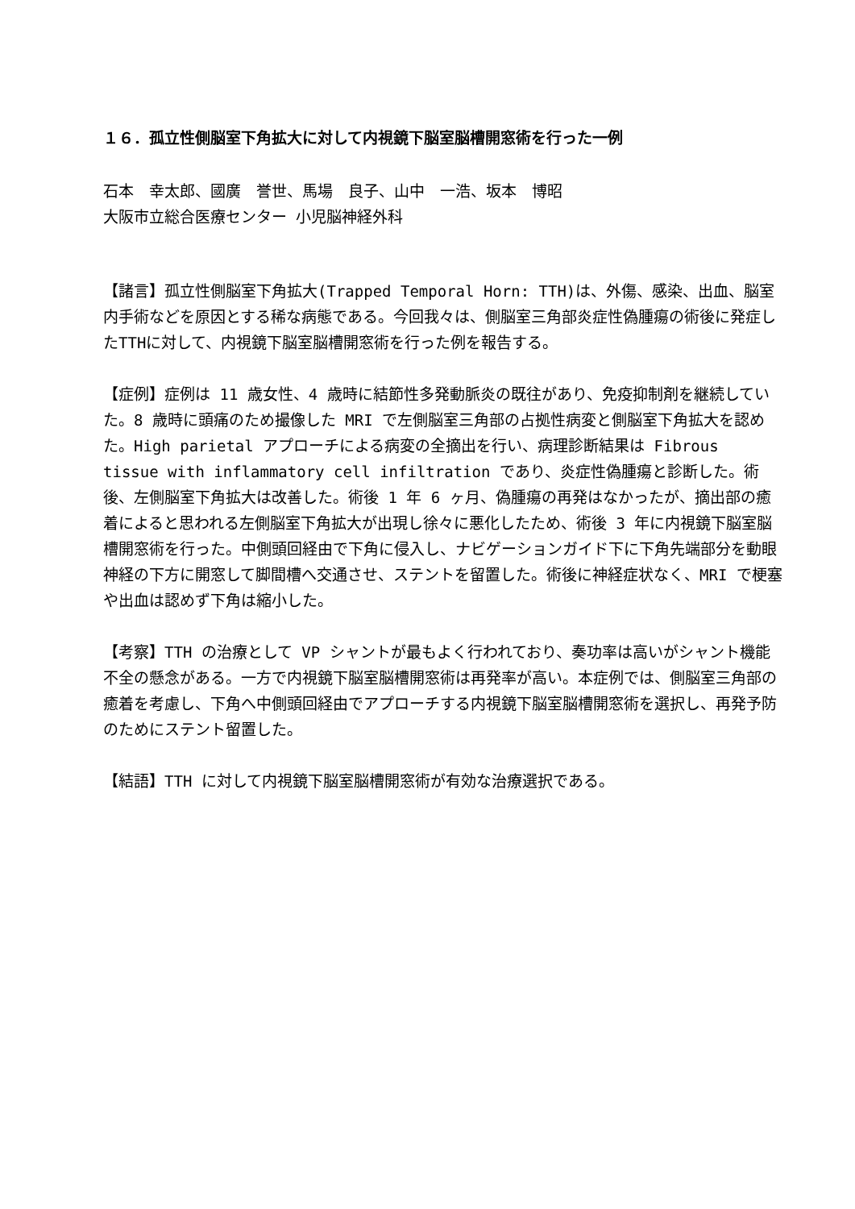１６．孤立性側脳室下角拡大に対して内視鏡下脳室脳槽開窓術を行った一例
石本　幸太郎、國廣　誉世、馬場　良子、山中　一浩、坂本　博昭
大阪市立総合医療センター 小児脳神経外科
【諸言】孤立性側脳室下角拡大(Trapped Temporal Horn: TTH)は、外傷、感染、出血、脳室内手術などを原因とする稀な病態である。今回我々は、側脳室三角部炎症性偽腫瘍の術後に発症したTTHに対して、内視鏡下脳室脳槽開窓術を行った例を報告する。
【症例】症例は 11 歳女性、4 歳時に結節性多発動脈炎の既往があり、免疫抑制剤を継続していた。8 歳時に頭痛のため撮像した MRI で左側脳室三角部の占拠性病変と側脳室下角拡大を認めた。High parietal アプローチによる病変の全摘出を行い、病理診断結果は Fibrous tissue with inflammatory cell infiltration であり、炎症性偽腫瘍と診断した。術後、左側脳室下角拡大は改善した。術後 1 年 6 ヶ月、偽腫瘍の再発はなかったが、摘出部の癒着によると思われる左側脳室下角拡大が出現し徐々に悪化したため、術後 3 年に内視鏡下脳室脳槽開窓術を行った。中側頭回経由で下角に侵入し、ナビゲーションガイド下に下角先端部分を動眼神経の下方に開窓して脚間槽へ交通させ、ステントを留置した。術後に神経症状なく、MRI で梗塞や出血は認めず下角は縮小した。
【考察】TTH の治療として VP シャントが最もよく行われており、奏功率は高いがシャント機能不全の懸念がある。一方で内視鏡下脳室脳槽開窓術は再発率が高い。本症例では、側脳室三角部の癒着を考慮し、下角へ中側頭回経由でアプローチする内視鏡下脳室脳槽開窓術を選択し、再発予防のためにステント留置した。
【結語】TTH に対して内視鏡下脳室脳槽開窓術が有効な治療選択である。